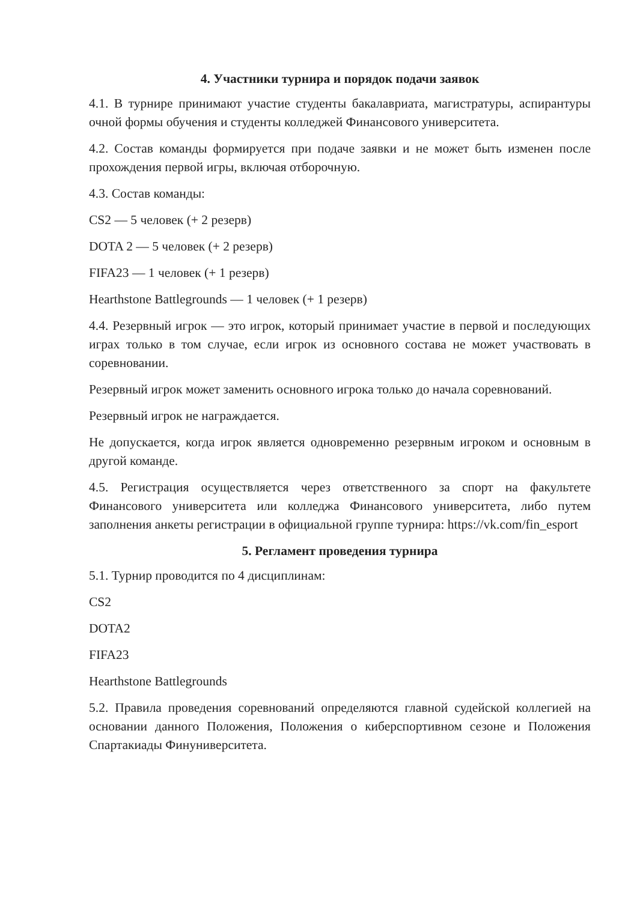4. Участники турнира и порядок подачи заявок
4.1. В турнире принимают участие студенты бакалавриата, магистратуры, аспирантуры очной формы обучения и студенты колледжей Финансового университета.
4.2. Состав команды формируется при подаче заявки и не может быть изменен после прохождения первой игры, включая отборочную.
4.3. Состав команды:
CS2 — 5 человек (+ 2 резерв)
DOTA 2 — 5 человек (+ 2 резерв)
FIFA23 — 1 человек (+ 1 резерв)
Hearthstone Battlegrounds — 1 человек (+ 1 резерв)
4.4. Резервный игрок — это игрок, который принимает участие в первой и последующих играх только в том случае, если игрок из основного состава не может участвовать в соревновании.
Резервный игрок может заменить основного игрока только до начала соревнований.
Резервный игрок не награждается.
Не допускается, когда игрок является одновременно резервным игроком и основным в другой команде.
4.5. Регистрация осуществляется через ответственного за спорт на факультете Финансового университета или колледжа Финансового университета, либо путем заполнения анкеты регистрации в официальной группе турнира: https://vk.com/fin_esport
5. Регламент проведения турнира
5.1. Турнир проводится по 4 дисциплинам:
CS2
DOTA2
FIFA23
Hearthstone Battlegrounds
5.2. Правила проведения соревнований определяются главной судейской коллегией на основании данного Положения, Положения о киберспортивном сезоне и Положения Спартакиады Финуниверситета.